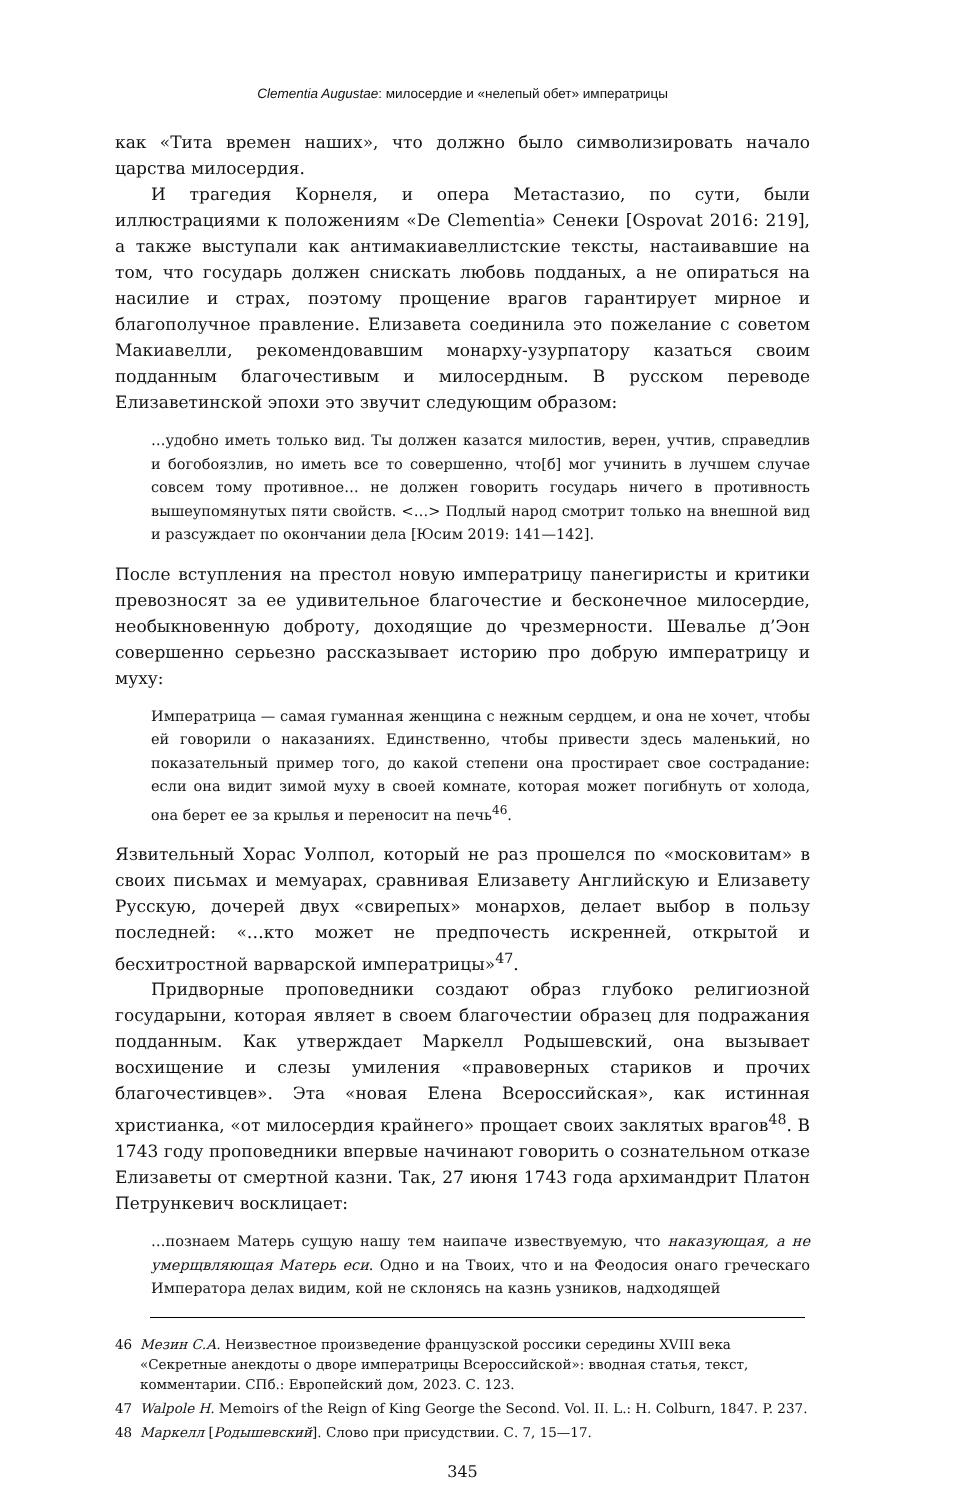Clementia Augustae: милосердие и «нелепый обет» императрицы
как «Тита времен наших», что должно было символизировать начало царства милосердия.
И трагедия Корнеля, и опера Метастазио, по сути, были иллюстрациями к положениям «De Clementia» Сенеки [Ospovat 2016: 219], а также выступали как антимакиавеллистские тексты, настаивавшие на том, что государь должен снискать любовь подданых, а не опираться на насилие и страх, поэтому прощение врагов гарантирует мирное и благополучное правление. Елизавета соединила это пожелание с советом Макиавелли, рекомендовавшим монарху-узурпатору казаться своим подданным благочестивым и милосердным. В русском переводе Елизаветинской эпохи это звучит следующим образом:
…удобно иметь только вид. Ты должен казатся милостив, верен, учтив, справедлив и богобоязлив, но иметь все то совершенно, что[б] мог учинить в лучшем случае совсем тому противное… не должен говорить государь ничего в противность вышеупомянутых пяти свойств. <…> Подлый народ смотрит только на внешной вид и разсуждает по окончании дела [Юсим 2019: 141—142].
После вступления на престол новую императрицу панегиристы и критики превозносят за ее удивительное благочестие и бесконечное милосердие, необыкновенную доброту, доходящие до чрезмерности. Шевалье д’Эон совершенно серьезно рассказывает историю про добрую императрицу и муху:
Императрица — самая гуманная женщина с нежным сердцем, и она не хочет, чтобы ей говорили о наказаниях. Единственно, чтобы привести здесь маленький, но показательный пример того, до какой степени она простирает свое сострадание: если она видит зимой муху в своей комнате, которая может погибнуть от холода, она берет ее за крылья и переносит на печь<sup>46</sup>.
Язвительный Хорас Уолпол, который не раз прошелся по «московитам» в своих письмах и мемуарах, сравнивая Елизавету Английскую и Елизавету Русскую, дочерей двух «свирепых» монархов, делает выбор в пользу последней: «…кто может не предпочесть искренней, открытой и бесхитростной варварской императрицы»<sup>47</sup>.
Придворные проповедники создают образ глубоко религиозной государыни, которая являет в своем благочестии образец для подражания подданным. Как утверждает Маркелл Родышевский, она вызывает восхищение и слезы умиления «правоверных стариков и прочих благочестивцев». Эта «новая Елена Всероссийская», как истинная христианка, «от милосердия крайнего» прощает своих заклятых врагов<sup>48</sup>. В 1743 году проповедники впервые начинают говорить о сознательном отказе Елизаветы от смертной казни. Так, 27 июня 1743 года архимандрит Платон Петрункевич восклицает:
…познаем Матерь сущую нашу тем наипаче извествуемую, что наказующая, а не умерщвляющая Матерь еси. Одно и на Твоих, что и на Феодосия онаго греческаго Императора делах видим, кой не склонясь на казнь узников, надходящей
46 Мезин С.А. Неизвестное произведение французской россики середины XVIII века «Секретные анекдоты о дворе императрицы Всероссийской»: вводная статья, текст, комментарии. СПб.: Европейский дом, 2023. С. 123.
47 Walpole H. Memoirs of the Reign of King George the Second. Vol. II. L.: H. Colburn, 1847. P. 237.
48 Маркелл [Родышевский]. Слово при присудствии. С. 7, 15—17.
345